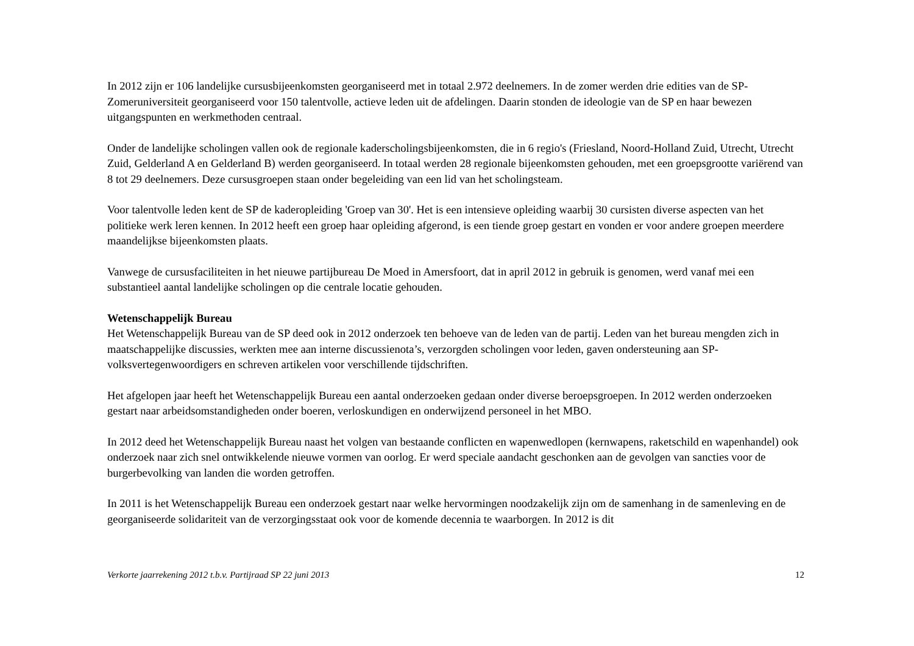In 2012 zijn er 106 landelijke cursusbijeenkomsten georganiseerd met in totaal 2.972 deelnemers. In de zomer werden drie edities van de SP-Zomeruniversiteit georganiseerd voor 150 talentvolle, actieve leden uit de afdelingen. Daarin stonden de ideologie van de SP en haar bewezen uitgangspunten en werkmethoden centraal.
Onder de landelijke scholingen vallen ook de regionale kaderscholingsbijeenkomsten, die in 6 regio's (Friesland, Noord-Holland Zuid, Utrecht, Utrecht Zuid, Gelderland A en Gelderland B) werden georganiseerd. In totaal werden 28 regionale bijeenkomsten gehouden, met een groepsgrootte variërend van 8 tot 29 deelnemers. Deze cursusgroepen staan onder begeleiding van een lid van het scholingsteam.
Voor talentvolle leden kent de SP de kaderopleiding 'Groep van 30'. Het is een intensieve opleiding waarbij 30 cursisten diverse aspecten van het politieke werk leren kennen. In 2012 heeft een groep haar opleiding afgerond, is een tiende groep gestart en vonden er voor andere groepen meerdere maandelijkse bijeenkomsten plaats.
Vanwege de cursusfaciliteiten in het nieuwe partijbureau De Moed in Amersfoort, dat in april 2012 in gebruik is genomen, werd vanaf mei een substantieel aantal landelijke scholingen op die centrale locatie gehouden.
Wetenschappelijk Bureau
Het Wetenschappelijk Bureau van de SP deed ook in 2012 onderzoek ten behoeve van de leden van de partij. Leden van het bureau mengden zich in maatschappelijke discussies, werkten mee aan interne discussienota’s, verzorgden scholingen voor leden, gaven ondersteuning aan SP-volksvertegenwoordigers en schreven artikelen voor verschillende tijdschriften.
Het afgelopen jaar heeft het Wetenschappelijk Bureau een aantal onderzoeken gedaan onder diverse beroepsgroepen. In 2012 werden onderzoeken gestart naar arbeidsomstandigheden onder boeren, verloskundigen en onderwijzend personeel in het MBO.
In 2012 deed het Wetenschappelijk Bureau naast het volgen van bestaande conflicten en wapenwedlopen (kernwapens, raketschild en wapenhandel) ook onderzoek naar zich snel ontwikkelende nieuwe vormen van oorlog. Er werd speciale aandacht geschonken aan de gevolgen van sancties voor de burgerbevolking van landen die worden getroffen.
In 2011 is het Wetenschappelijk Bureau een onderzoek gestart naar welke hervormingen noodzakelijk zijn om de samenhang in de samenleving en de georganiseerde solidariteit van de verzorgingsstaat ook voor de komende decennia te waarborgen. In 2012 is dit
Verkorte jaarrekening 2012 t.b.v. Partijraad SP 22 juni 2013 12